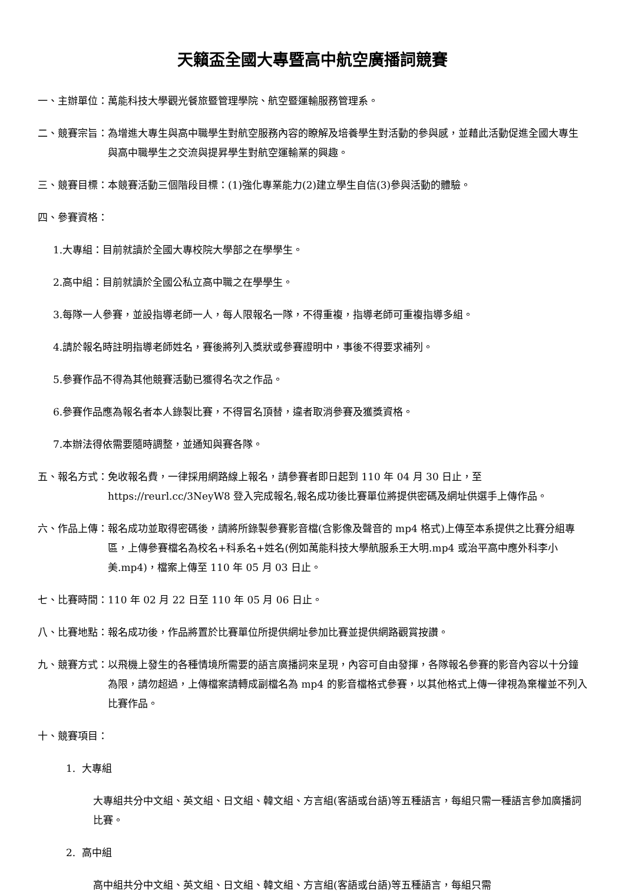天籟盃全國大專暨高中航空廣播詞競賽
一、主辦單位：萬能科技大學觀光餐旅暨管理學院、航空暨運輸服務管理系。
二、競賽宗旨： 為增進大專生與高中職學生對航空服務內容的瞭解及培養學生對活動的參與感，並藉此活動促進全國大專生與高中職學生之交流與提昇學生對航空運輸業的興趣。
三、競賽目標：本競賽活動三個階段目標：(1)強化專業能力(2)建立學生自信(3)參與活動的體驗。
四、參賽資格：
1.大專組：目前就讀於全國大專校院大學部之在學學生。
2.高中組：目前就讀於全國公私立高中職之在學學生。
3.每隊一人參賽，並設指導老師一人，每人限報名一隊，不得重複，指導老師可重複指導多組。
4.請於報名時註明指導老師姓名，賽後將列入獎狀或參賽證明中，事後不得要求補列。
5.參賽作品不得為其他競賽活動已獲得名次之作品。
6.參賽作品應為報名者本人錄製比賽，不得冒名頂替，違者取消參賽及獲獎資格。
7.本辦法得依需要隨時調整，並通知與賽各隊。
五、報名方式： 免收報名費，一律採用網路線上報名，請參賽者即日起到 110 年 04 月 30 日止，至 https://reurl.cc/3NeyW8 登入完成報名,報名成功後比賽單位將提供密碼及網址供選手上傳作品。
六、作品上傳： 報名成功並取得密碼後，請將所錄製參賽影音檔(含影像及聲音的 mp4 格式)上傳至本系提供之比賽分組專區，上傳參賽檔名為校名+科系名+姓名(例如萬能科技大學航服系王大明.mp4 或治平高中應外科李小美.mp4)，檔案上傳至 110 年 05 月 03 日止。
七、比賽時間：110 年 02 月 22 日至 110 年 05 月 06 日止。
八、比賽地點：報名成功後，作品將置於比賽單位所提供網址參加比賽並提供網路觀賞按讚。
九、競賽方式： 以飛機上發生的各種情境所需要的語言廣播詞來呈現，內容可自由發揮，各隊報名參賽的影音內容以十分鐘為限，請勿超過，上傳檔案請轉成副檔名為 mp4 的影音檔格式參賽，以其他格式上傳一律視為棄權並不列入比賽作品。
十、競賽項目：
1. 大專組
大專組共分中文組、英文組、日文組、韓文組、方言組(客語或台語)等五種語言，每組只需一種語言參加廣播詞比賽。
2. 高中組
高中組共分中文組、英文組、日文組、韓文組、方言組(客語或台語)等五種語言，每組只需